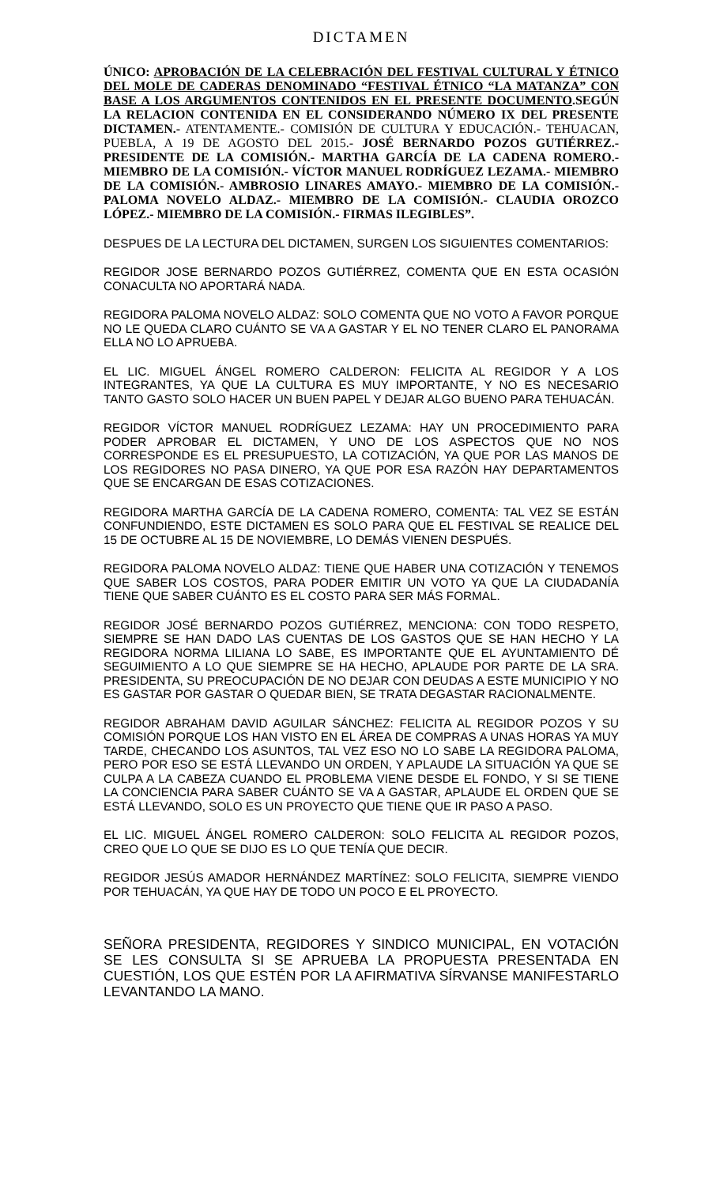DICTAMEN
ÚNICO: APROBACIÓN DE LA CELEBRACIÓN DEL FESTIVAL CULTURAL Y ÉTNICO DEL MOLE DE CADERAS DENOMINADO “FESTIVAL ÉTNICO “LA MATANZA” CON BASE A LOS ARGUMENTOS CONTENIDOS EN EL PRESENTE DOCUMENTO.SEGÚN LA RELACION CONTENIDA EN EL CONSIDERANDO NÚMERO IX DEL PRESENTE DICTAMEN.- ATENTAMENTE.- COMISIÓN DE CULTURA Y EDUCACIÓN.- TEHUACAN, PUEBLA, A 19 DE AGOSTO DEL 2015.- JOSÉ BERNARDO POZOS GUTIÉRREZ.- PRESIDENTE DE LA COMISIÓN.- MARTHA GARCÍA DE LA CADENA ROMERO.- MIEMBRO DE LA COMISIÓN.- VÍCTOR MANUEL RODRÍGUEZ LEZAMA.- MIEMBRO DE LA COMISIÓN.- AMBROSIO LINARES AMAYO.- MIEMBRO DE LA COMISIÓN.- PALOMA NOVELO ALDAZ.- MIEMBRO DE LA COMISIÓN.- CLAUDIA OROZCO LÓPEZ.- MIEMBRO DE LA COMISIÓN.- FIRMAS ILEGIBLES”.
DESPUES DE LA LECTURA DEL DICTAMEN, SURGEN LOS SIGUIENTES COMENTARIOS:
REGIDOR JOSE BERNARDO POZOS GUTIÉRREZ, COMENTA QUE EN ESTA OCASIÓN CONACULTA NO APORTARÁ NADA.
REGIDORA PALOMA NOVELO ALDAZ: SOLO COMENTA QUE NO VOTO A FAVOR PORQUE NO LE QUEDA CLARO CUÁNTO SE VA A GASTAR Y EL NO TENER CLARO EL PANORAMA ELLA NO LO APRUEBA.
EL LIC. MIGUEL ÁNGEL ROMERO CALDERON: FELICITA AL REGIDOR Y A LOS INTEGRANTES, YA QUE LA CULTURA ES MUY IMPORTANTE, Y NO ES NECESARIO TANTO GASTO SOLO HACER UN BUEN PAPEL Y DEJAR ALGO BUENO PARA TEHUACÁN.
REGIDOR VÍCTOR MANUEL RODRÍGUEZ LEZAMA: HAY UN PROCEDIMIENTO PARA PODER APROBAR EL DICTAMEN, Y UNO DE LOS ASPECTOS QUE NO NOS CORRESPONDE ES EL PRESUPUESTO, LA COTIZACIÓN, YA QUE POR LAS MANOS DE LOS REGIDORES NO PASA DINERO, YA QUE POR ESA RAZÓN HAY DEPARTAMENTOS QUE SE ENCARGAN DE ESAS COTIZACIONES.
REGIDORA MARTHA GARCÍA DE LA CADENA ROMERO, COMENTA: TAL VEZ SE ESTÁN CONFUNDIENDO, ESTE DICTAMEN ES SOLO PARA QUE EL FESTIVAL SE REALICE DEL 15 DE OCTUBRE AL 15 DE NOVIEMBRE, LO DEMÁS VIENEN DESPUÉS.
REGIDORA PALOMA NOVELO ALDAZ: TIENE QUE HABER UNA COTIZACIÓN Y TENEMOS QUE SABER LOS COSTOS, PARA PODER EMITIR UN VOTO YA QUE LA CIUDADANÍA TIENE QUE SABER CUÁNTO ES EL COSTO PARA SER MÁS FORMAL.
REGIDOR JOSÉ BERNARDO POZOS GUTIÉRREZ, MENCIONA: CON TODO RESPETO, SIEMPRE SE HAN DADO LAS CUENTAS DE LOS GASTOS QUE SE HAN HECHO Y LA REGIDORA NORMA LILIANA LO SABE, ES IMPORTANTE QUE EL AYUNTAMIENTO DÉ SEGUIMIENTO A LO QUE SIEMPRE SE HA HECHO, APLAUDE POR PARTE DE LA SRA. PRESIDENTA, SU PREOCUPACIÓN DE NO DEJAR CON DEUDAS A ESTE MUNICIPIO Y NO ES GASTAR POR GASTAR O QUEDAR BIEN, SE TRATA DEGASTAR RACIONALMENTE.
REGIDOR ABRAHAM DAVID AGUILAR SÁNCHEZ: FELICITA AL REGIDOR POZOS Y SU COMISIÓN PORQUE LOS HAN VISTO EN EL ÁREA DE COMPRAS A UNAS HORAS YA MUY TARDE, CHECANDO LOS ASUNTOS, TAL VEZ ESO NO LO SABE LA REGIDORA PALOMA, PERO POR ESO SE ESTÁ LLEVANDO UN ORDEN, Y APLAUDE LA SITUACIÓN YA QUE SE CULPA A LA CABEZA CUANDO EL PROBLEMA VIENE DESDE EL FONDO, Y SI SE TIENE LA CONCIENCIA PARA SABER CUÁNTO SE VA A GASTAR, APLAUDE EL ORDEN QUE SE ESTÁ LLEVANDO, SOLO ES UN PROYECTO QUE TIENE QUE IR PASO A PASO.
EL LIC. MIGUEL ÁNGEL ROMERO CALDERON: SOLO FELICITA AL REGIDOR POZOS, CREO QUE LO QUE SE DIJO ES LO QUE TENÍA QUE DECIR.
REGIDOR JESÚS AMADOR HERNÁNDEZ MARTÍNEZ: SOLO FELICITA, SIEMPRE VIENDO POR TEHUACÁN, YA QUE HAY DE TODO UN POCO E EL PROYECTO.
SEÑORA PRESIDENTA, REGIDORES Y SINDICO MUNICIPAL, EN VOTACIÓN SE LES CONSULTA SI SE APRUEBA LA PROPUESTA PRESENTADA EN CUESTIÓN, LOS QUE ESTÉN POR LA AFIRMATIVA SÍRVANSE MANIFESTARLO LEVANTANDO LA MANO.